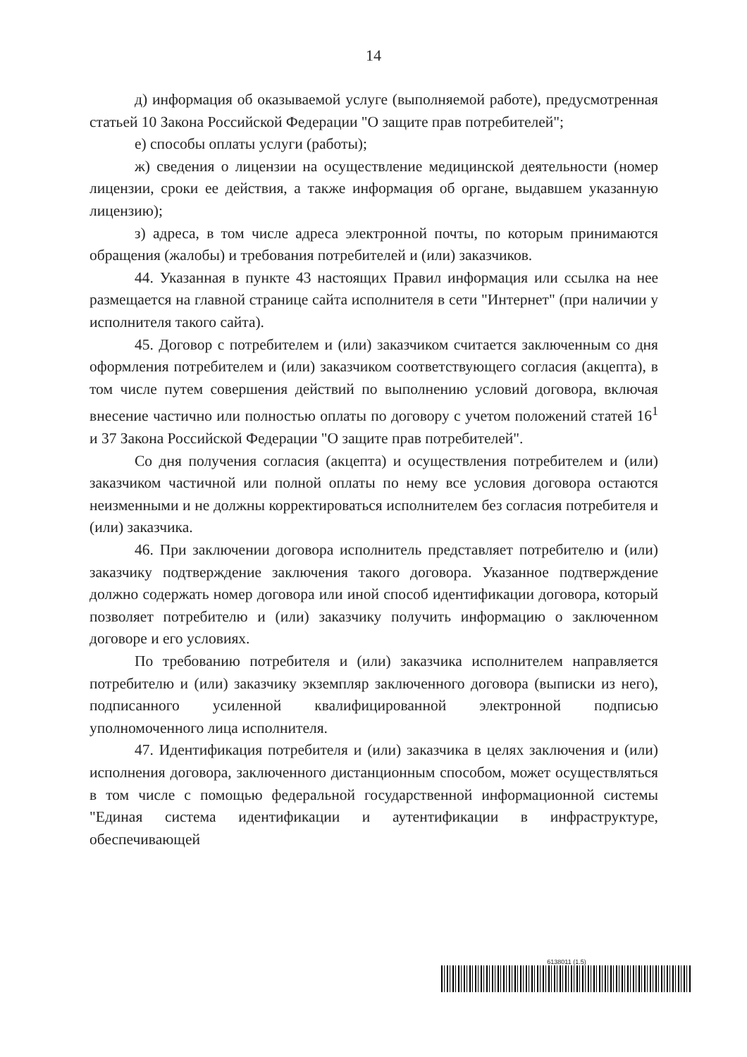14
д) информация об оказываемой услуге (выполняемой работе), предусмотренная статьей 10 Закона Российской Федерации "О защите прав потребителей";
е) способы оплаты услуги (работы);
ж) сведения о лицензии на осуществление медицинской деятельности (номер лицензии, сроки ее действия, а также информация об органе, выдавшем указанную лицензию);
з) адреса, в том числе адреса электронной почты, по которым принимаются обращения (жалобы) и требования потребителей и (или) заказчиков.
44. Указанная в пункте 43 настоящих Правил информация или ссылка на нее размещается на главной странице сайта исполнителя в сети "Интернет" (при наличии у исполнителя такого сайта).
45. Договор с потребителем и (или) заказчиком считается заключенным со дня оформления потребителем и (или) заказчиком соответствующего согласия (акцепта), в том числе путем совершения действий по выполнению условий договора, включая внесение частично или полностью оплаты по договору с учетом положений статей 16<sup>1</sup> и 37 Закона Российской Федерации "О защите прав потребителей".
Со дня получения согласия (акцепта) и осуществления потребителем и (или) заказчиком частичной или полной оплаты по нему все условия договора остаются неизменными и не должны корректироваться исполнителем без согласия потребителя и (или) заказчика.
46. При заключении договора исполнитель представляет потребителю и (или) заказчику подтверждение заключения такого договора. Указанное подтверждение должно содержать номер договора или иной способ идентификации договора, который позволяет потребителю и (или) заказчику получить информацию о заключенном договоре и его условиях.
По требованию потребителя и (или) заказчика исполнителем направляется потребителю и (или) заказчику экземпляр заключенного договора (выписки из него), подписанного усиленной квалифицированной электронной подписью уполномоченного лица исполнителя.
47. Идентификация потребителя и (или) заказчика в целях заключения и (или) исполнения договора, заключенного дистанционным способом, может осуществляться в том числе с помощью федеральной государственной информационной системы "Единая система идентификации и аутентификации в инфраструктуре, обеспечивающей
6138011 (1.5)